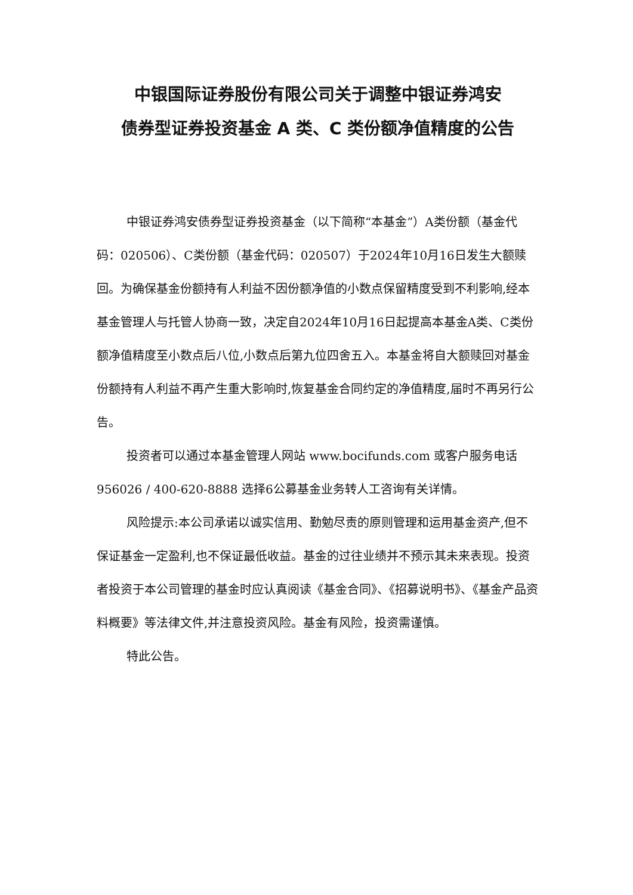中银国际证券股份有限公司关于调整中银证券鸿安
债券型证券投资基金 A 类、C 类份额净值精度的公告
中银证券鸿安债券型证券投资基金（以下简称“本基金”）A类份额（基金代码：020506）、C类份额（基金代码：020507）于2024年10月16日发生大额赎回。为确保基金份额持有人利益不因份额净值的小数点保留精度受到不利影响,经本基金管理人与托管人协商一致，决定自2024年10月16日起提高本基金A类、C类份额净值精度至小数点后八位,小数点后第九位四舍五入。本基金将自大额赎回对基金份额持有人利益不再产生重大影响时,恢复基金合同约定的净值精度,届时不再另行公告。
投资者可以通过本基金管理人网站 www.bocifunds.com 或客户服务电话956026 / 400-620-8888 选择6公募基金业务转人工咨询有关详情。
风险提示:本公司承诺以诚实信用、勤勉尽责的原则管理和运用基金资产,但不保证基金一定盈利,也不保证最低收益。基金的过往业绩并不预示其未来表现。投资者投资于本公司管理的基金时应认真阅读《基金合同》、《招募说明书》、《基金产品资料概要》等法律文件,并注意投资风险。基金有风险，投资需谨慎。
特此公告。